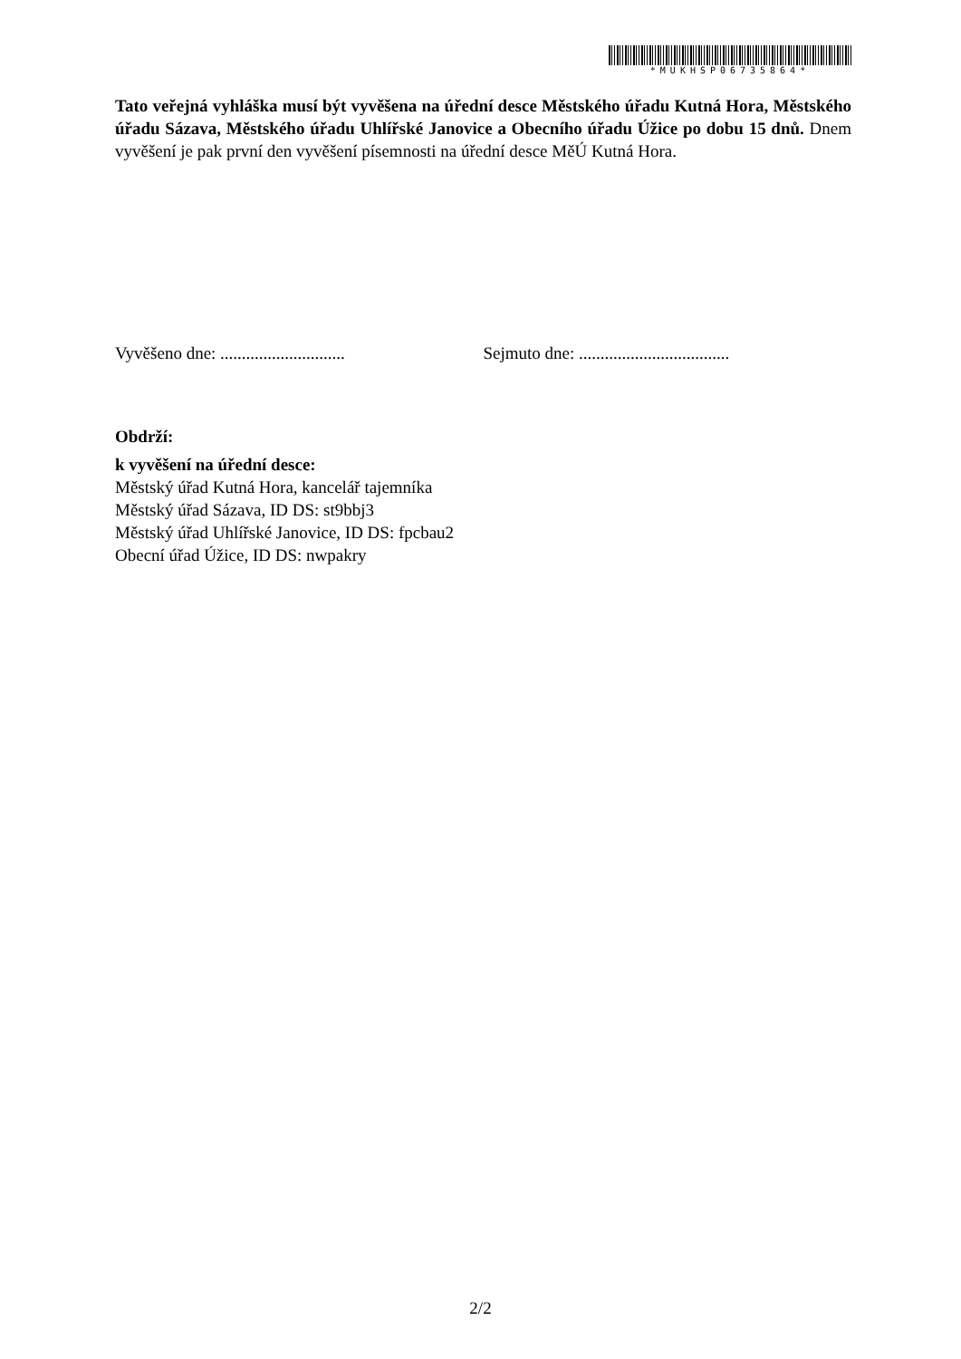*MUKHSP06735864*
Tato veřejná vyhláška musí být vyvěšena na úřední desce Městského úřadu Kutná Hora, Městského úřadu Sázava, Městského úřadu Uhlířské Janovice a Obecního úřadu Úžice po dobu 15 dnů. Dnem vyvěšení je pak první den vyvěšení písemnosti na úřední desce MěÚ Kutná Hora.
Vyvěšeno dne: .............................
Sejmuto dne: ...................................
Obdrží:
k vyvěšení na úřední desce:
Městský úřad Kutná Hora, kancelář tajemníka
Městský úřad Sázava, ID DS: st9bbj3
Městský úřad Uhlířské Janovice, ID DS: fpcbau2
Obecní úřad Úžice, ID DS: nwpakry
2/2